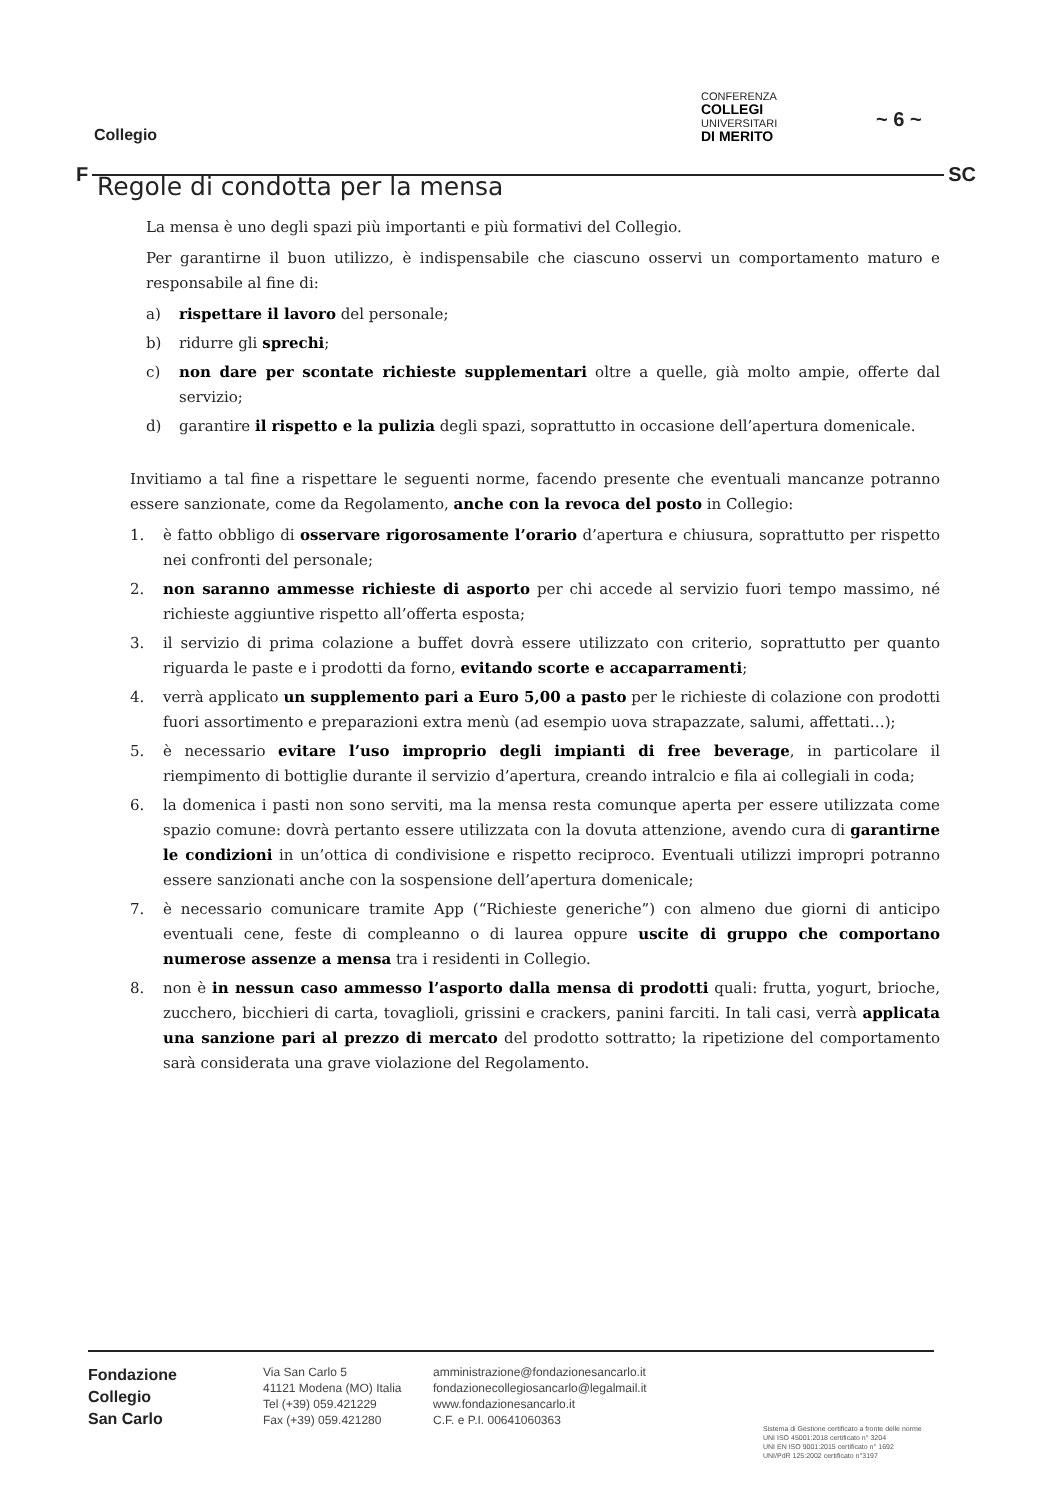Collegio
CONFERENZA
COLLEGI
UNIVERSITARI
DI MERITO
~ 6 ~
F SC
Regole di condotta per la mensa
La mensa è uno degli spazi più importanti e più formativi del Collegio.
Per garantirne il buon utilizzo, è indispensabile che ciascuno osservi un comportamento maturo e responsabile al fine di:
a) rispettare il lavoro del personale;
b) ridurre gli sprechi;
c) non dare per scontate richieste supplementari oltre a quelle, già molto ampie, offerte dal servizio;
d) garantire il rispetto e la pulizia degli spazi, soprattutto in occasione dell’apertura domenicale.
Invitiamo a tal fine a rispettare le seguenti norme, facendo presente che eventuali mancanze potranno essere sanzionate, come da Regolamento, anche con la revoca del posto in Collegio:
1. è fatto obbligo di osservare rigorosamente l’orario d’apertura e chiusura, soprattutto per rispetto nei confronti del personale;
2. non saranno ammesse richieste di asporto per chi accede al servizio fuori tempo massimo, né richieste aggiuntive rispetto all’offerta esposta;
3. il servizio di prima colazione a buffet dovrà essere utilizzato con criterio, soprattutto per quanto riguarda le paste e i prodotti da forno, evitando scorte e accaparramenti;
4. verrà applicato un supplemento pari a Euro 5,00 a pasto per le richieste di colazione con prodotti fuori assortimento e preparazioni extra menù (ad esempio uova strapazzate, salumi, affettati…);
5. è necessario evitare l’uso improprio degli impianti di free beverage, in particolare il riempimento di bottiglie durante il servizio d’apertura, creando intralcio e fila ai collegiali in coda;
6. la domenica i pasti non sono serviti, ma la mensa resta comunque aperta per essere utilizzata come spazio comune: dovrà pertanto essere utilizzata con la dovuta attenzione, avendo cura di garantirne le condizioni in un’ottica di condivisione e rispetto reciproco. Eventuali utilizzi impropri potranno essere sanzionati anche con la sospensione dell’apertura domenicale;
7. è necessario comunicare tramite App (“Richieste generiche”) con almeno due giorni di anticipo eventuali cene, feste di compleanno o di laurea oppure uscite di gruppo che comportano numerose assenze a mensa tra i residenti in Collegio.
8. non è in nessun caso ammesso l’asporto dalla mensa di prodotti quali: frutta, yogurt, brioche, zucchero, bicchieri di carta, tovaglioli, grissini e crackers, panini farciti. In tali casi, verrà applicata una sanzione pari al prezzo di mercato del prodotto sottratto; la ripetizione del comportamento sarà considerata una grave violazione del Regolamento.
Fondazione
Collegio
San Carlo
Via San Carlo 5
41121 Modena (MO) Italia
Tel (+39) 059.421229
Fax (+39) 059.421280
amministrazione@fondazionesancarlo.it
fondazionecollegiosancarlo@legalmail.it
www.fondazionesancarlo.it
C.F. e P.I. 00641060363
Sistema di Gestione certificato a fronte delle norme
UNI ISO 45001:2018 certificato n° 3204
UNI EN ISO 9001:2015 certificato n° 1692
UNI/PdR 125:2002 certificato n°3197